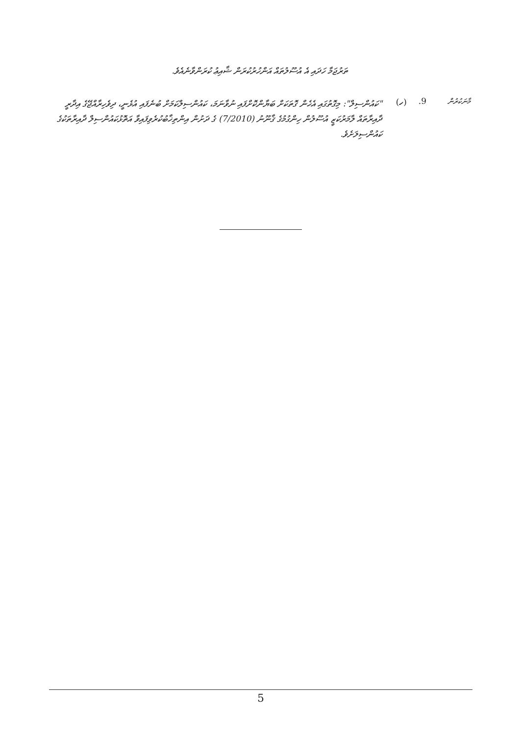ތަރުޖަމާ ހަދައި އެ އުސޫލުތައް އަންހުރުކުރަން ޝާއިޢު ކުރަންވާނެއެވެ.
މާނަކުރުން
9. (ހ)
"ކައުންސިލް": މިގޮތުގައި އެހެން ގޮތަކަށް ބަޔާންކޮށްފައި ނުވާނަމަ، ކައުންސިލްކަމަށް ބުނެފައި އުޅެނީ، ދިވެހިރާއްޖޭގެ އިދާރީ ދާއިރާތައް ލާމަރުކަޒީ އުސޫލުން ހިންގުމުގެ ޤާނޫނު (7/2010) ގެ ދަށުން އިންތިޚާބުކުރެވިފައިވާ އަތޮޅުކައުންސިލް ދާއިރާތަކުގެ ކައުންސިލަށެވެ.
5